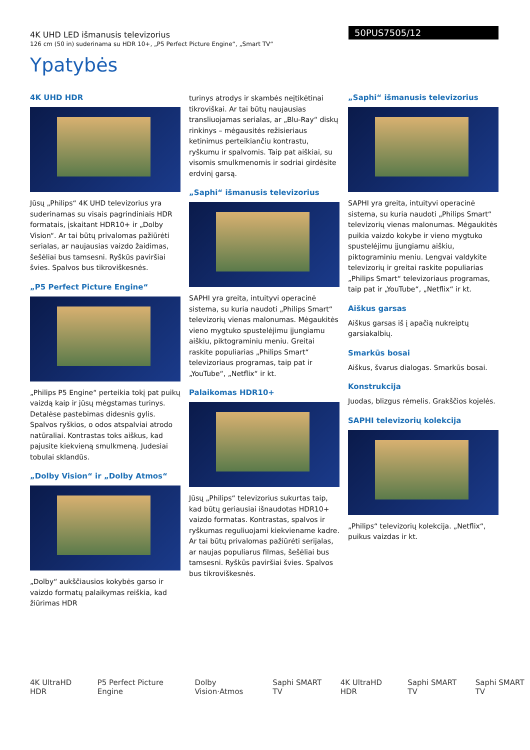4K UHD LED išmanusis televizorius
126 cm (50 in) suderinama su HDR 10+, „P5 Perfect Picture Engine“, „Smart TV“
50PUS7505/12
Ypatybės
4K UHD HDR
Jūsų „Philips“ 4K UHD televizorius yra suderinamas su visais pagrindiniais HDR formatais, įskaitant HDR10+ ir „Dolby Vision“. Ar tai būtų privalomas pažiūrėti serialas, ar naujausias vaizdo žaidimas, šešėliai bus tamsesni. Ryškūs paviršiai švies. Spalvos bus tikroviškesnės.
„P5 Perfect Picture Engine“
„Philips P5 Engine“ perteikia tokį pat puikų vaizdą kaip ir jūsų mėgstamas turinys. Detalėse pastebimas didesnis gylis. Spalvos ryškios, o odos atspalviai atrodo natūraliai. Kontrastas toks aiškus, kad pajusite kiekvieną smulkmeną. Judesiai tobulai sklandūs.
„Dolby Vision“ ir „Dolby Atmos“
„Dolby“ aukščiausios kokybės garso ir vaizdo formatų palaikymas reiškia, kad žiūrimas HDR
turinys atrodys ir skambės neįtikėtinai tikroviškai. Ar tai būtų naujausias transliuojamas serialas, ar „Blu-Ray“ diskų rinkinys – mėgausitės režisieriaus ketinimus perteikiančiu kontrastu, ryškumu ir spalvomis. Taip pat aiškiai, su visomis smulkmenomis ir sodriai girdėsite erdvinį garsą.
„Saphi“ išmanusis televizorius
SAPHI yra greita, intuityvi operacinė sistema, su kuria naudoti „Philips Smart“ televizorių vienas malonumas. Mėgaukitės vieno mygtuko spustelėjimu įjungiamu aiškiu, piktograminiu meniu. Greitai raskite populiarias „Philips Smart“ televizoriaus programas, taip pat ir „YouTube“, „Netflix“ ir kt.
Palaikomas HDR10+
Jūsų „Philips“ televizorius sukurtas taip, kad būtų geriausiai išnaudotas HDR10+ vaizdo formatas. Kontrastas, spalvos ir ryškumas reguliuojami kiekviename kadre. Ar tai būtų privalomas pažiūrėti serijalas, ar naujas populiarus filmas, šešėliai bus tamsesni. Ryškūs paviršiai švies. Spalvos bus tikroviškesnės.
„Saphi“ išmanusis televizorius
SAPHI yra greita, intuityvi operacinė sistema, su kuria naudoti „Philips Smart“ televizorių vienas malonumas. Mėgaukitės puikia vaizdo kokybe ir vieno mygtuko spustelėjimu įjungiamu aiškiu, piktograminiu meniu. Lengvai valdykite televizorių ir greitai raskite populiarias „Philips Smart“ televizoriaus programas, taip pat ir „YouTube“, „Netflix“ ir kt.
Aiškus garsas
Aiškus garsas iš į apačią nukreiptų garsiakalbių.
Smarkūs bosai
Aiškus, švarus dialogas. Smarkūs bosai.
Konstrukcija
Juodas, blizgus rėmelis. Grakščios kojelės.
SAPHI televizorių kolekcija
„Philips“ televizorių kolekcija. „Netflix“, puikus vaizdas ir kt.
4K UltraHD HDR P5 Perfect Picture Engine Dolby Vision·Atmos Saphi SMART TV 4K UltraHD HDR Saphi SMART TV Saphi SMART TV